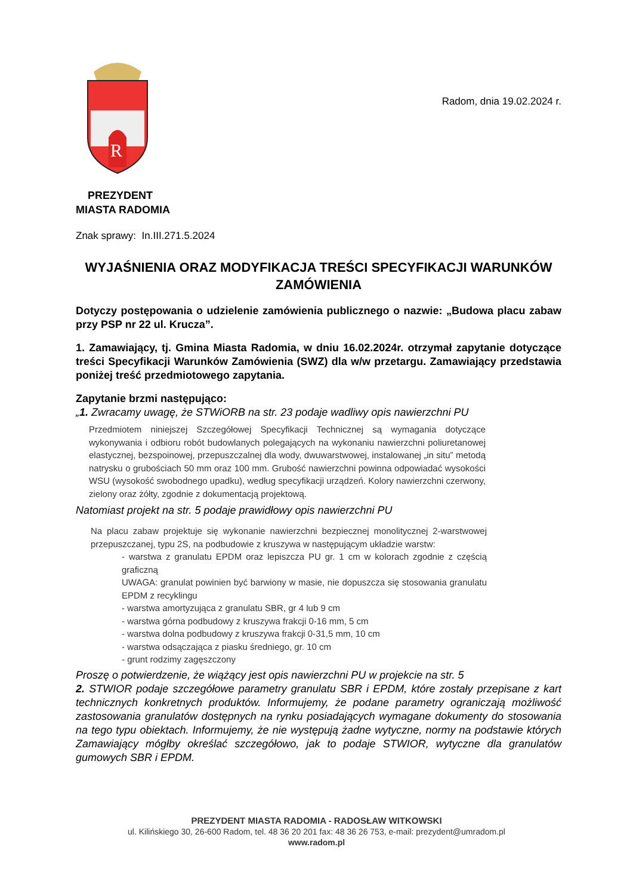R
Radom, dnia 19.02.2024 r.
PREZYDENT
MIASTA RADOMIA
Znak sprawy: In.III.271.5.2024
WYJAŚNIENIA ORAZ MODYFIKACJA TREŚCI SPECYFIKACJI WARUNKÓW ZAMÓWIENIA
Dotyczy postępowania o udzielenie zamówienia publicznego o nazwie: „Budowa placu zabaw przy PSP nr 22 ul. Krucza”.
1. Zamawiający, tj. Gmina Miasta Radomia, w dniu 16.02.2024r. otrzymał zapytanie dotyczące treści Specyfikacji Warunków Zamówienia (SWZ) dla w/w przetargu. Zamawiający przedstawia poniżej treść przedmiotowego zapytania.
Zapytanie brzmi następująco:
„1. Zwracamy uwagę, że STWiORB na str. 23 podaje wadliwy opis nawierzchni PU
Przedmiotem niniejszej Szczegółowej Specyfikacji Technicznej są wymagania dotyczące wykonywania i odbioru robót budowlanych polegających na wykonaniu nawierzchni poliuretanowej elastycznej, bezspoinowej, przepuszczalnej dla wody, dwuwarstwowej, instalowanej „in situ” metodą natrysku o grubościach 50 mm oraz 100 mm. Grubość nawierzchni powinna odpowiadać wysokości WSU (wysokość swobodnego upadku), według specyfikacji urządzeń. Kolory nawierzchni czerwony, zielony oraz żółty, zgodnie z dokumentacją projektową.
Natomiast projekt na str. 5 podaje prawidłowy opis nawierzchni PU
Na placu zabaw projektuje się wykonanie nawierzchni bezpiecznej monolitycznej 2-warstwowej przepuszczanej, typu 2S, na podbudowie z kruszywa w następującym układzie warstw:
- warstwa z granulatu EPDM oraz lepiszcza PU gr. 1 cm w kolorach zgodnie z częścią graficzną
UWAGA: granulat powinien być barwiony w masie, nie dopuszcza się stosowania granulatu EPDM z recyklingu
- warstwa amortyzująca z granulatu SBR, gr 4 lub 9 cm
- warstwa górna podbudowy z kruszywa frakcji 0-16 mm, 5 cm
- warstwa dolna podbudowy z kruszywa frakcji 0-31,5 mm, 10 cm
- warstwa odsączająca z piasku średniego, gr. 10 cm
- grunt rodzimy zagęszczony
Proszę o potwierdzenie, że wiążący jest opis nawierzchni PU w projekcie na str. 5
2. STWIOR podaje szczegółowe parametry granulatu SBR i EPDM, które zostały przepisane z kart technicznych konkretnych produktów. Informujemy, że podane parametry ograniczają możliwość zastosowania granulatów dostępnych na rynku posiadających wymagane dokumenty do stosowania na tego typu obiektach. Informujemy, że nie występują żadne wytyczne, normy na podstawie których Zamawiający mógłby określać szczegółowo, jak to podaje STWIOR, wytyczne dla granulatów gumowych SBR i EPDM.
PREZYDENT MIASTA RADOMIA - RADOSŁAW WITKOWSKI
ul. Kilińskiego 30, 26-600 Radom, tel. 48 36 20 201 fax: 48 36 26 753, e-mail: prezydent@umradom.pl
www.radom.pl